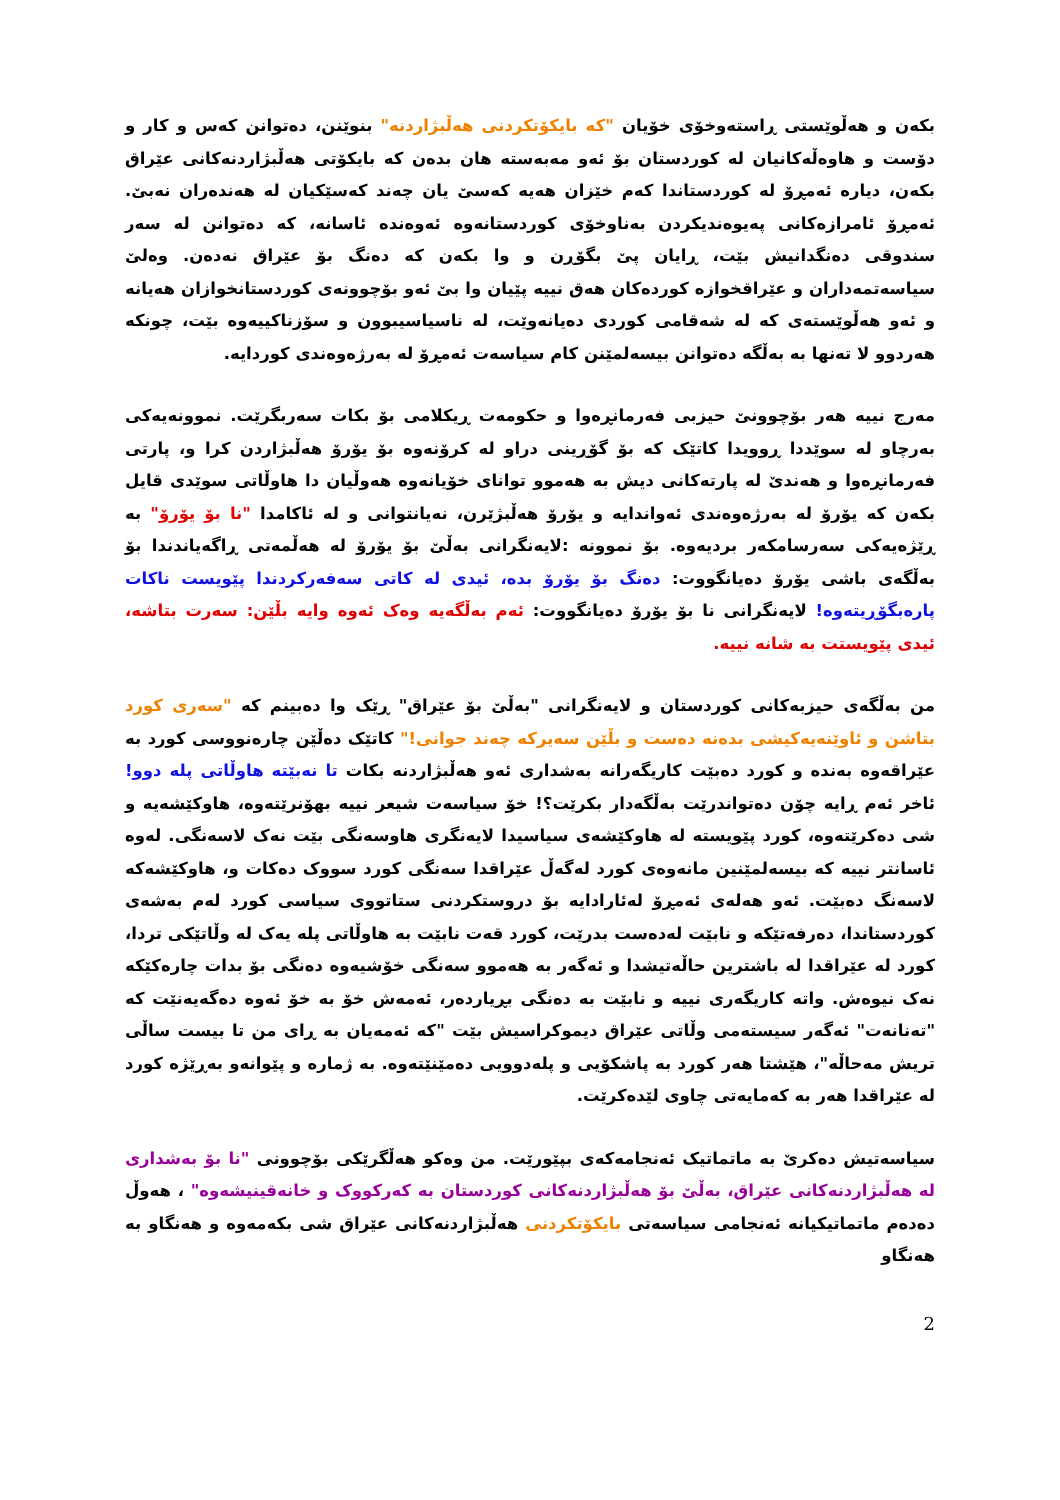بکەن و هەڵوێستی ڕاستەوخۆی خۆیان "کە بایکۆتکردنی هەڵبژاردنە" بنوێنن، دەتوانن کەس و کار و دۆست و هاوەڵەکانیان لە کوردستان بۆ ئەو مەبەستە هان بدەن کە بایکۆتی هەڵبژاردنەکانی عێراق بکەن، دیارە ئەمڕۆ لە کوردستاندا کەم خێزان هەیە کەسێ یان چەند کەسێکیان لە هەندەران نەبێ. ئەمڕۆ ئامرازەکانی پەیوەندیکردن بەناوخۆی کوردستانەوە ئەوەندە ئاسانە، کە دەتوانن لە سەر سندوقی دەنگدانیش بێت، ڕایان پێ بگۆڕن و وا بکەن کە دەنگ بۆ عێراق نەدەن. وەلێ سیاسەتمەداران و عێراقخوازە کوردەکان هەق نییە پێیان وا بێ ئەو بۆچوونەی کوردستانخوازان هەیانە و ئەو هەڵوێستەی کە لە شەقامی کوردی دەیانەوێت، لە ناسیاسیبوون و سۆزناکییەوە بێت، چونکە هەردوو لا تەنها بە بەڵگە دەتوانن بیسەلمێنن کام سیاسەت ئەمڕۆ لە بەرژەوەندی کوردایە.
مەرج نییە هەر بۆچوونێ حیزبی فەرمانڕەوا و حکومەت ڕیکلامی بۆ بکات سەربگرێت. نموونەیەکی بەرچاو لە سوێددا ڕوویدا کاتێک کە بۆ گۆڕینی دراو لە کرۆنەوە بۆ یۆرۆ هەڵبژاردن کرا و، پارتی فەرمانڕەوا و هەندێ لە پارتەکانی دیش بە هەموو توانای خۆیانەوە هەوڵیان دا هاوڵاتی سوێدی قایل بکەن کە یۆرۆ لە بەرژەوەندی ئەواندایە و یۆرۆ هەڵبژێرن، نەیانتوانی و لە ئاکامدا "نا بۆ یۆرۆ" بە ڕێژەیەکی سەرسامکەر بردیەوە. بۆ نموونە :لایەنگرانی بەڵێ بۆ یۆرۆ لە هەڵمەتی ڕاگەیاندندا بۆ بەڵگەی باشی یۆرۆ دەیانگووت: دەنگ بۆ یۆرۆ بدە، ئیدی لە کاتی سەفەرکردندا پێویست ناکات پارەبگۆڕیتەوە! لایەنگرانی نا بۆ یۆرۆ دەیانگووت: ئەم بەڵگەیە وەک ئەوە وایە بڵێن: سەرت بتاشە، ئیدی پێویستت بە شانە نییە.
من بەڵگەی حیزبەکانی کوردستان و لایەنگرانی "بەڵێ بۆ عێراق" ڕێک وا دەبینم کە "سەری کورد بتاشن و ئاوێنەیەکیشی بدەنە دەست و بڵێن سەیرکە چەند جوانی!" کاتێک دەڵێن چارەنووسی کورد بە عێراقەوە بەندە و کورد دەبێت کاریگەرانە بەشداری ئەو هەڵبژاردنە بکات تا نەبێتە هاوڵاتی پلە دوو! ئاخر ئەم ڕایە چۆن دەتواندرێت بەڵگەدار بکرێت؟! خۆ سیاسەت شیعر نییە بهۆنرێتەوە، هاوکێشەیە و شی دەکرێتەوە، کورد پێویستە لە هاوکێشەی سیاسیدا لایەنگری هاوسەنگی بێت نەک لاسەنگی. لەوە ئاسانتر نییە کە بیسەلمێنین مانەوەی کورد لەگەڵ عێراقدا سەنگی کورد سووک دەکات و، هاوکێشەکە لاسەنگ دەبێت. ئەو هەلەی ئەمڕۆ لەئارادایە بۆ دروستکردنی ستاتووی سیاسی کورد لەم بەشەی کوردستاندا، دەرفەتێکە و نابێت لەدەست بدرێت، کورد قەت نابێت بە هاوڵاتی پلە یەک لە وڵاتێکی تردا، کورد لە عێراقدا لە باشترین حاڵەتیشدا و ئەگەر بە هەموو سەنگی خۆشیەوە دەنگی بۆ بدات چارەکێکە نەک نیوەش. واتە کاریگەری نییە و نابێت بە دەنگی بڕیاردەر، ئەمەش خۆ بە خۆ ئەوە دەگەیەنێت کە "تەنانەت" ئەگەر سیستەمی وڵاتی عێراق دیموکراسیش بێت "کە ئەمەیان بە ڕای من تا بیست ساڵی تریش مەحاڵە"، هێشتا هەر کورد بە پاشکۆیی و پلەدوویی دەمێنێتەوە. بە ژمارە و پێوانەو بەڕێژە کورد لە عێراقدا هەر بە کەمایەتی چاوی لێدەکرێت.
سیاسەتیش دەکرێ بە ماتماتیک ئەنجامەکەی بپێورێت. من وەکو هەڵگرێکی بۆچوونی "نا بۆ بەشداری لە هەڵبژاردنەکانی عێراق، بەڵێ بۆ هەڵبژاردنەکانی کوردستان بە کەرکووک و خانەقینیشەوە" ، هەوڵ دەدەم ماتماتیکیانە ئەنجامی سیاسەتی بایکۆتکردنی هەڵبژاردنەکانی عێراق شی بکەمەوە و هەنگاو بە هەنگاو
2